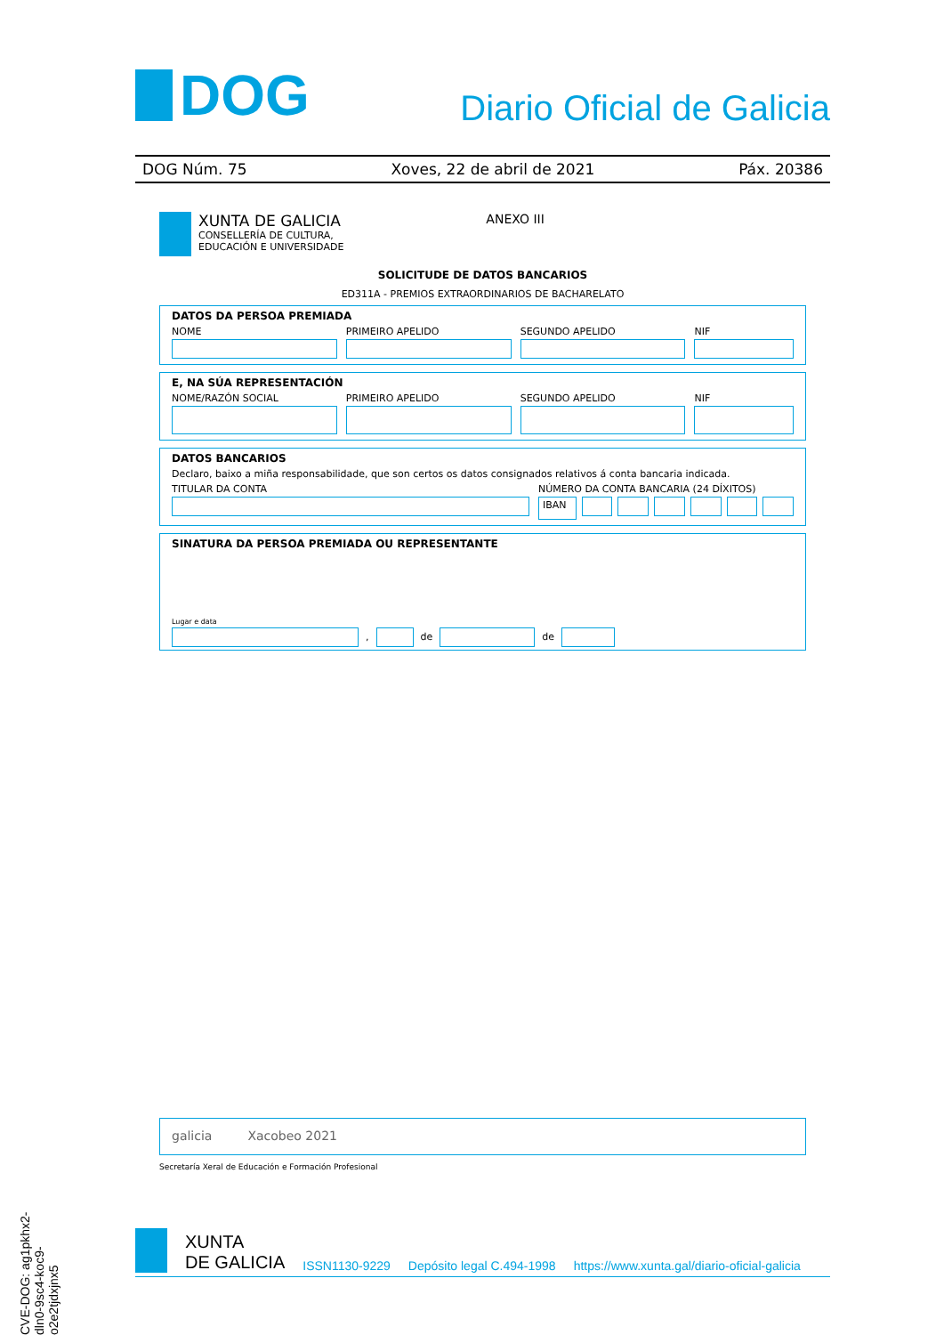DOG
Diario Oficial de Galicia
DOG Núm. 75 Xoves, 22 de abril de 2021 Páx. 20386
XUNTA DE GALICIA
CONSELLERÍA DE CULTURA,
EDUCACIÓN E UNIVERSIDADE
ANEXO III
SOLICITUDE DE DATOS BANCARIOS
ED311A - PREMIOS EXTRAORDINARIOS DE BACHARELATO
DATOS DA PERSOA PREMIADA
NOME PRIMEIRO APELIDO SEGUNDO APELIDO NIF
E, NA SÚA REPRESENTACIÓN
NOME/RAZÓN SOCIAL PRIMEIRO APELIDO SEGUNDO APELIDO NIF
DATOS BANCARIOS
Declaro, baixo a miña responsabilidade, que son certos os datos consignados relativos á conta bancaria indicada.
TITULAR DA CONTA NÚMERO DA CONTA BANCARIA (24 DÍXITOS)
IBAN
SINATURA DA PERSOA PREMIADA OU REPRESENTANTE
Lugar e data
, de de
galicia Xacobeo 2021
Secretaría Xeral de Educación e Formación Profesional
CVE-DOG: ag1pkhx2-dln0-9sc4-koc9-o2e2tjdxjnx5
XUNTA
DE GALICIA ISSN1130-9229 Depósito legal C.494-1998 https://www.xunta.gal/diario-oficial-galicia